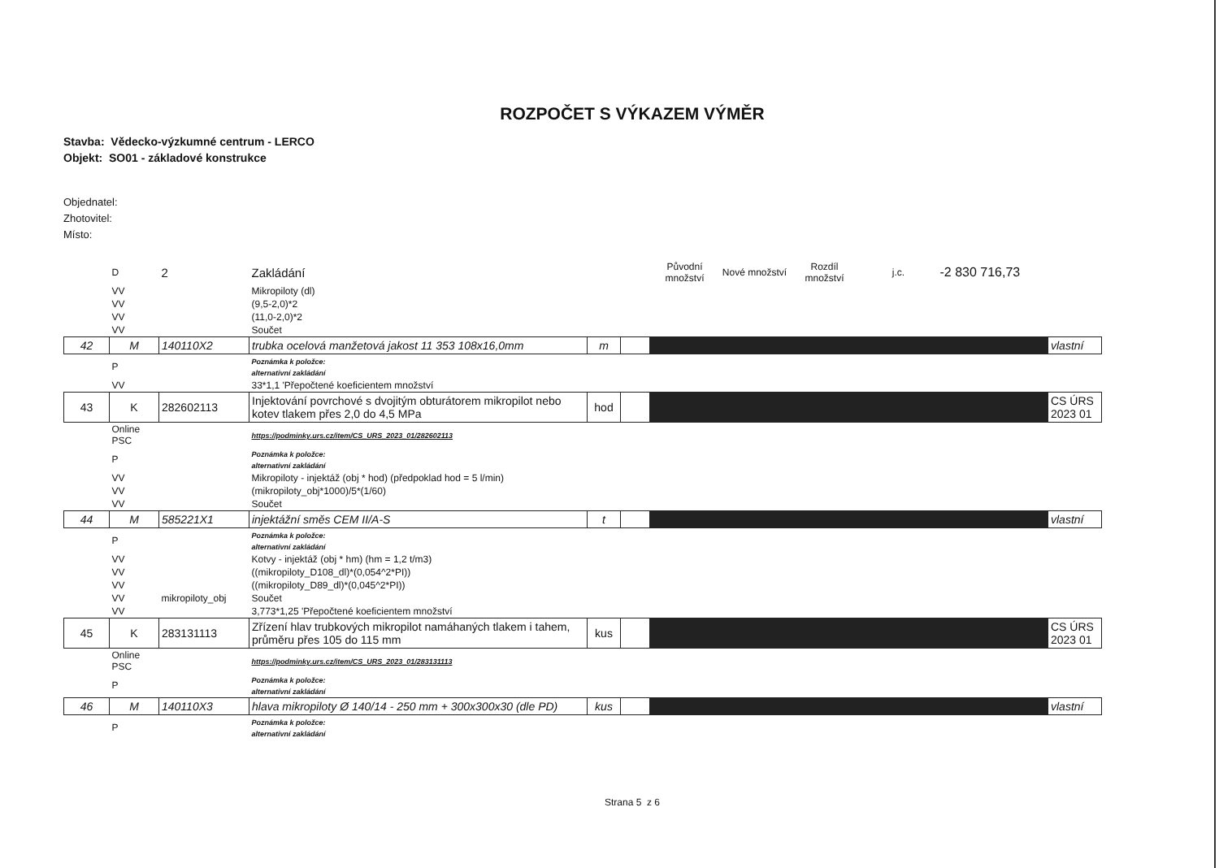ROZPOČET S VÝKAZEM VÝMĚR
Stavba: Vědecko-výzkumné centrum - LERCO
Objekt: SO01 - základové konstrukce
Objednatel:
Zhotovitel:
Místo:
| | D | 2 | Zakládání | | | Původní množství | Nové množství | Rozdíl množství | j.c. | -2 830 716,73 | |
| | VV | | Mikropiloty (dl) | | | | | | | | |
| | VV | | (9,5-2,0)*2 | | | | | | | | |
| | VV | | (11,0-2,0)*2 | | | | | | | | |
| | VV | | Součet | | | | | | | | |
| 42 | M | 140110X2 | trubka ocelová manžetová jakost 11 353 108x16,0mm | m | | | | | | | vlastní |
| | P | | Poznámka k položce: alternativní zakládání | | | | | | | | |
| | VV | | 33*1,1 'Přepočtené koeficientem množství | | | | | | | | |
| 43 | K | 282602113 | Injektování povrchové s dvojitým obturátorem mikropilot nebo kotev tlakem přes 2,0 do 4,5 MPa | hod | | | | | | | CS ÚRS 2023 01 |
| | Online PSC | | https://podminky.urs.cz/item/CS_URS_2023_01/282602113 | | | | | | | | |
| | P | | Poznámka k položce: alternativní zakládání | | | | | | | | |
| | VV | | Mikropiloty - injektáž (obj * hod) (předpoklad hod = 5 l/min) | | | | | | | | |
| | VV | | (mikropiloty_obj*1000)/5*(1/60) | | | | | | | | |
| | VV | | Součet | | | | | | | | |
| 44 | M | 585221X1 | injektážní směs CEM II/A-S | t | | | | | | | vlastní |
| | P | | Poznámka k položce: alternativní zakládání | | | | | | | | |
| | VV | | Kotvy - injektáž (obj * hm) (hm = 1,2 t/m3) | | | | | | | | |
| | VV | | ((mikropiloty_D108_dl)*(0,054^2*PI)) | | | | | | | | |
| | VV | | ((mikropiloty_D89_dl)*(0,045^2*PI)) | | | | | | | | |
| | VV | mikropiloty_obj | Součet | | | | | | | | |
| | VV | | 3,773*1,25 'Přepočtené koeficientem množství | | | | | | | | |
| 45 | K | 283131113 | Zřízení hlav trubkových mikropilot namáhaných tlakem i tahem, průměru přes 105 do 115 mm | kus | | | | | | | CS ÚRS 2023 01 |
| | Online PSC | | https://podminky.urs.cz/item/CS_URS_2023_01/283131113 | | | | | | | | |
| | P | | Poznámka k položce: alternativní zakládání | | | | | | | | |
| 46 | M | 140110X3 | hlava mikropiloty Ø 140/14 - 250 mm + 300x300x30 (dle PD) | kus | | | | | | | vlastní |
| | P | | Poznámka k položce: alternativní zakládání | | | | | | | | |
Strana 5 z 6